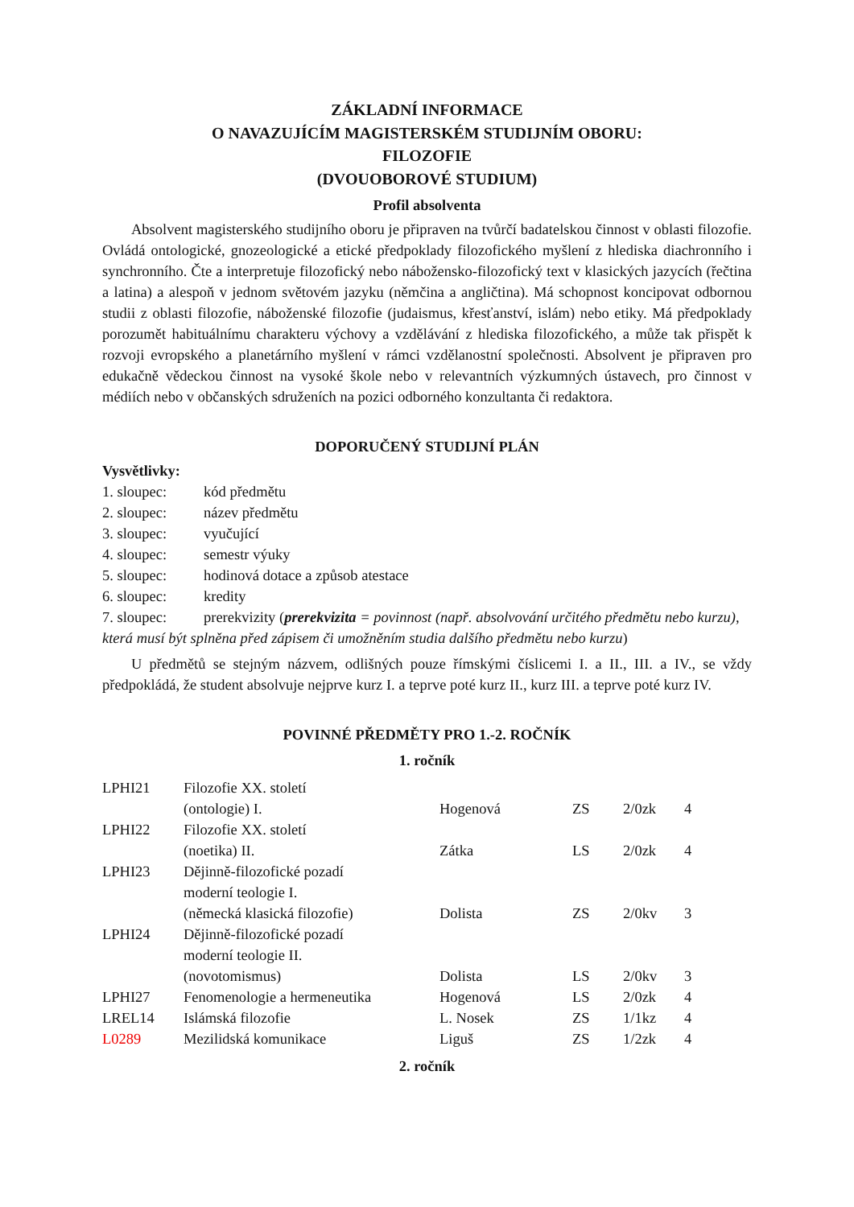ZÁKLADNÍ INFORMACE
O NAVAZUJÍCÍM MAGISTERSKÉM STUDIJNÍM OBORU:
FILOZOFIE
(DVOUOBOROVÉ STUDIUM)
Profil absolventa
Absolvent magisterského studijního oboru je připraven na tvůrčí badatelskou činnost v oblasti filozofie. Ovládá ontologické, gnozeologické a etické předpoklady filozofického myšlení z hlediska diachronního i synchronního. Čte a interpretuje filozofický nebo nábožensko-filozofický text v klasických jazycích (řečtina a latina) a alespoň v jednom světovém jazyku (němčina a angličtina). Má schopnost koncipovat odbornou studii z oblasti filozofie, náboženské filozofie (judaismus, křesťanství, islám) nebo etiky. Má předpoklady porozumět habituálnímu charakteru výchovy a vzdělávání z hlediska filozofického, a může tak přispět k rozvoji evropského a planetárního myšlení v rámci vzdělanostní společnosti. Absolvent je připraven pro edukačně vědeckou činnost na vysoké škole nebo v relevantních výzkumných ústavech, pro činnost v médiích nebo v občanských sdruženích na pozici odborného konzultanta či redaktora.
DOPORUČENÝ STUDIJNÍ PLÁN
Vysvětlivky:
1. sloupec: kód předmětu
2. sloupec: název předmětu
3. sloupec: vyučující
4. sloupec: semestr výuky
5. sloupec: hodinová dotace a způsob atestace
6. sloupec: kredity
7. sloupec: prerekvizity (prerekvizita = povinnost (např. absolvování určitého předmětu nebo kurzu),
která musí být splněna před zápisem či umožněním studia dalšího předmětu nebo kurzu)
U předmětů se stejným názvem, odlišných pouze římskými číslicemi I. a II., III. a IV., se vždy předpokládá, že student absolvuje nejprve kurz I. a teprve poté kurz II., kurz III. a teprve poté kurz IV.
POVINNÉ PŘEDMĚTY PRO 1.-2. ROČNÍK
1. ročník
| LPHI21 | Filozofie XX. století (ontologie) I. | Hogenová | ZS | 2/0zk | 4 |
| LPHI22 | Filozofie XX. století (noetika) II. | Zátka | LS | 2/0zk | 4 |
| LPHI23 | Dějinně-filozofické pozadí moderní teologie I. (německá klasická filozofie) | Dolista | ZS | 2/0kv | 3 |
| LPHI24 | Dějinně-filozofické pozadí moderní teologie II. (novotomismus) | Dolista | LS | 2/0kv | 3 |
| LPHI27 | Fenomenologie a hermeneutika | Hogenová | LS | 2/0zk | 4 |
| LREL14 | Islámská filozofie | L. Nosek | ZS | 1/1kz | 4 |
| L0289 | Mezilidská komunikace | Liguš | ZS | 1/2zk | 4 |
2. ročník